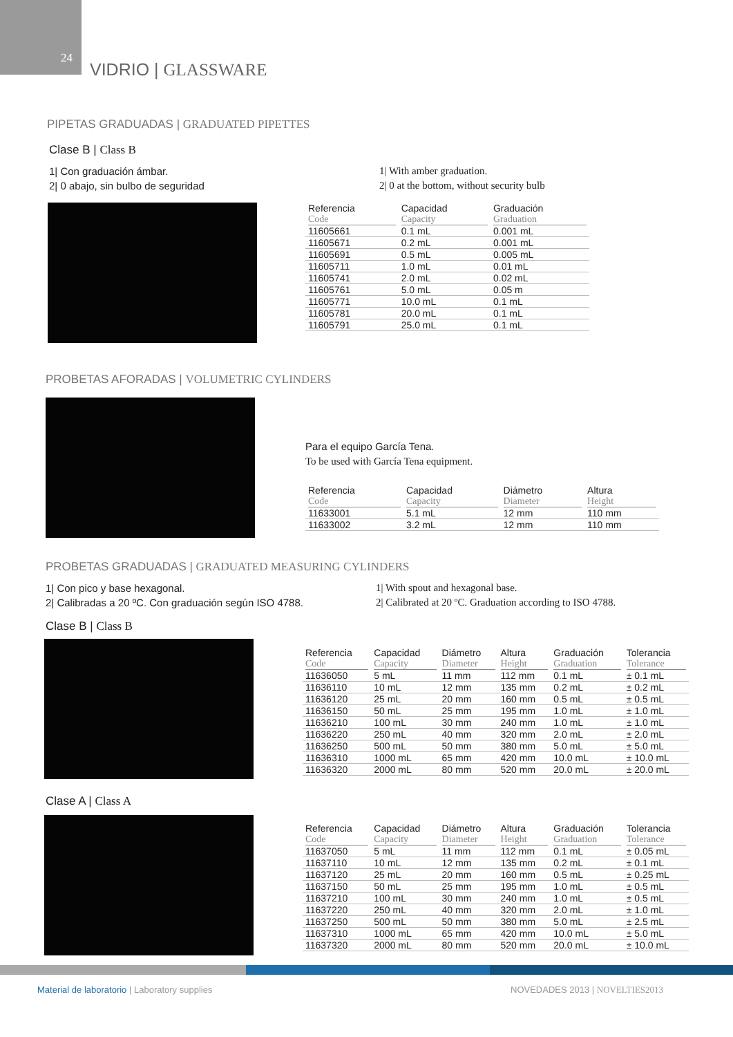24
VIDRIO | GLASSWARE
PIPETAS GRADUADAS | GRADUATED PIPETTES
Clase B | Class B
1| Con graduación ámbar.
2| 0 abajo, sin bulbo de seguridad
1| With amber graduation.
2| 0 at the bottom, without security bulb
| Referencia Code | Capacidad Capacity | Graduación Graduation |
| --- | --- | --- |
| 11605661 | 0.1 mL | 0.001 mL |
| 11605671 | 0.2 mL | 0.001 mL |
| 11605691 | 0.5 mL | 0.005 mL |
| 11605711 | 1.0 mL | 0.01 mL |
| 11605741 | 2.0 mL | 0.02 mL |
| 11605761 | 5.0 mL | 0.05 m |
| 11605771 | 10.0 mL | 0.1 mL |
| 11605781 | 20.0 mL | 0.1 mL |
| 11605791 | 25.0 mL | 0.1 mL |
PROBETAS AFORADAS | VOLUMETRIC CYLINDERS
Para el equipo García Tena.
To be used with García Tena equipment.
| Referencia Code | Capacidad Capacity | Diámetro Diameter | Altura Height |
| --- | --- | --- | --- |
| 11633001 | 5.1 mL | 12 mm | 110 mm |
| 11633002 | 3.2 mL | 12 mm | 110 mm |
PROBETAS GRADUADAS | GRADUATED MEASURING CYLINDERS
1| Con pico y base hexagonal.
2| Calibradas a 20 ºC. Con graduación según ISO 4788.
1| With spout and hexagonal base.
2| Calibrated at 20 ºC. Graduation according to ISO 4788.
Clase B | Class B
| Referencia Code | Capacidad Capacity | Diámetro Diameter | Altura Height | Graduación Graduation | Tolerancia Tolerance |
| --- | --- | --- | --- | --- | --- |
| 11636050 | 5 mL | 11 mm | 112 mm | 0.1 mL | ± 0.1 mL |
| 11636110 | 10 mL | 12 mm | 135 mm | 0.2 mL | ± 0.2 mL |
| 11636120 | 25 mL | 20 mm | 160 mm | 0.5 mL | ± 0.5 mL |
| 11636150 | 50 mL | 25 mm | 195 mm | 1.0 mL | ± 1.0 mL |
| 11636210 | 100 mL | 30 mm | 240 mm | 1.0 mL | ± 1.0 mL |
| 11636220 | 250 mL | 40 mm | 320 mm | 2.0 mL | ± 2.0 mL |
| 11636250 | 500 mL | 50 mm | 380 mm | 5.0 mL | ± 5.0 mL |
| 11636310 | 1000 mL | 65 mm | 420 mm | 10.0 mL | ± 10.0 mL |
| 11636320 | 2000 mL | 80 mm | 520 mm | 20.0 mL | ± 20.0 mL |
Clase A | Class A
| Referencia Code | Capacidad Capacity | Diámetro Diameter | Altura Height | Graduación Graduation | Tolerancia Tolerance |
| --- | --- | --- | --- | --- | --- |
| 11637050 | 5 mL | 11 mm | 112 mm | 0.1 mL | ± 0.05 mL |
| 11637110 | 10 mL | 12 mm | 135 mm | 0.2 mL | ± 0.1 mL |
| 11637120 | 25 mL | 20 mm | 160 mm | 0.5 mL | ± 0.25 mL |
| 11637150 | 50 mL | 25 mm | 195 mm | 1.0 mL | ± 0.5 mL |
| 11637210 | 100 mL | 30 mm | 240 mm | 1.0 mL | ± 0.5 mL |
| 11637220 | 250 mL | 40 mm | 320 mm | 2.0 mL | ± 1.0 mL |
| 11637250 | 500 mL | 50 mm | 380 mm | 5.0 mL | ± 2.5 mL |
| 11637310 | 1000 mL | 65 mm | 420 mm | 10.0 mL | ± 5.0 mL |
| 11637320 | 2000 mL | 80 mm | 520 mm | 20.0 mL | ± 10.0 mL |
Material de laboratorio | Laboratory supplies
NOVEDADES 2013 | NOVELTIES2013